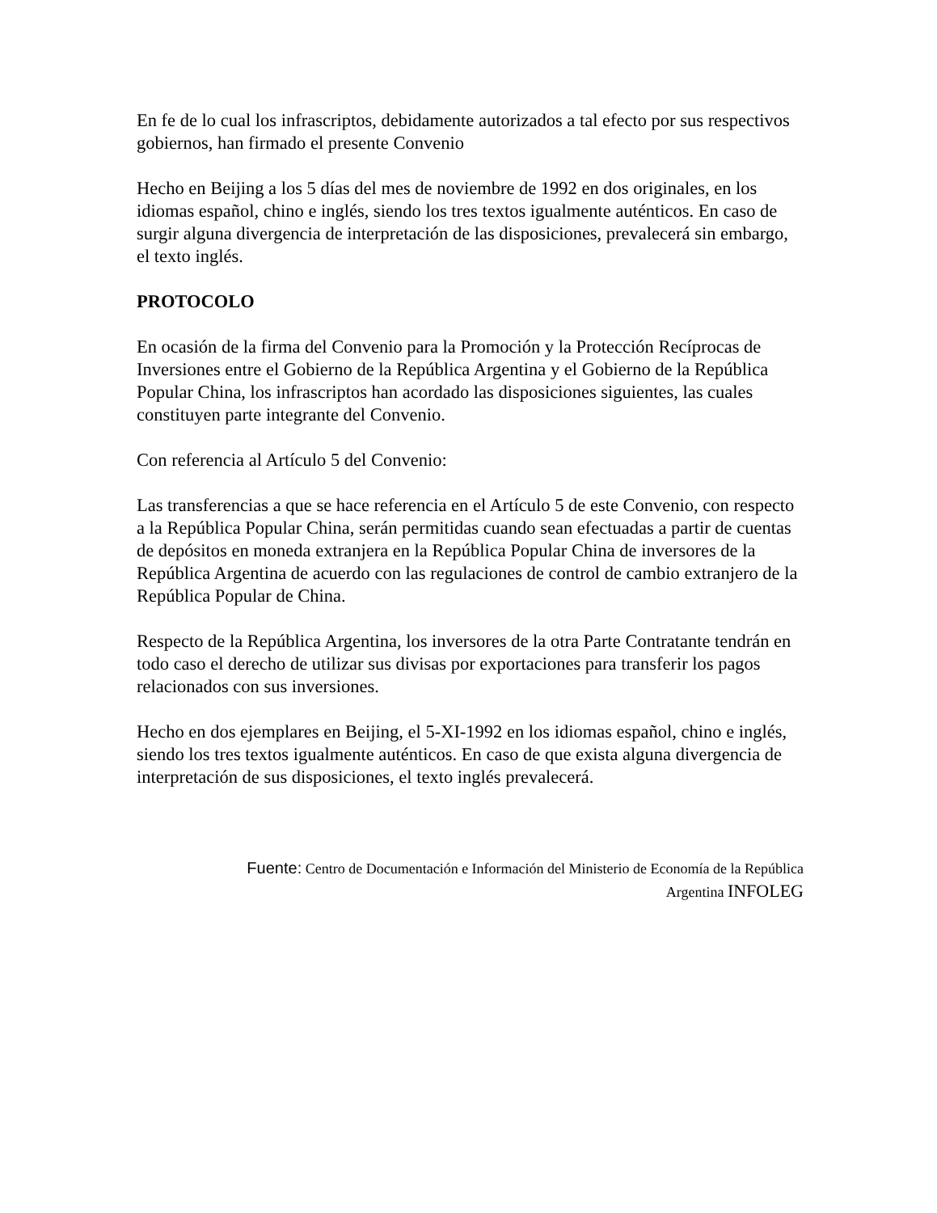En fe de lo cual los infrascriptos, debidamente autorizados a tal efecto por sus respectivos gobiernos, han firmado el presente Convenio
Hecho en Beijing a los 5 días del mes de noviembre de 1992 en dos originales, en los idiomas español, chino e inglés, siendo los tres textos igualmente auténticos. En caso de surgir alguna divergencia de interpretación de las disposiciones, prevalecerá sin embargo, el texto inglés.
PROTOCOLO
En ocasión de la firma del Convenio para la Promoción y la Protección Recíprocas de Inversiones entre el Gobierno de la República Argentina y el Gobierno de la República Popular China, los infrascriptos han acordado las disposiciones siguientes, las cuales constituyen parte integrante del Convenio.
Con referencia al Artículo 5 del Convenio:
Las transferencias a que se hace referencia en el Artículo 5 de este Convenio, con respecto a la República Popular China, serán permitidas cuando sean efectuadas a partir de cuentas de depósitos en moneda extranjera en la República Popular China de inversores de la República Argentina de acuerdo con las regulaciones de control de cambio extranjero de la República Popular de China.
Respecto de la República Argentina, los inversores de la otra Parte Contratante tendrán en todo caso el derecho de utilizar sus divisas por exportaciones para transferir los pagos relacionados con sus inversiones.
Hecho en dos ejemplares en Beijing, el 5-XI-1992 en los idiomas español, chino e inglés, siendo los tres textos igualmente auténticos. En caso de que exista alguna divergencia de interpretación de sus disposiciones, el texto inglés prevalecerá.
Fuente: Centro de Documentación e Información del Ministerio de Economía de la República
Argentina INFOLEG